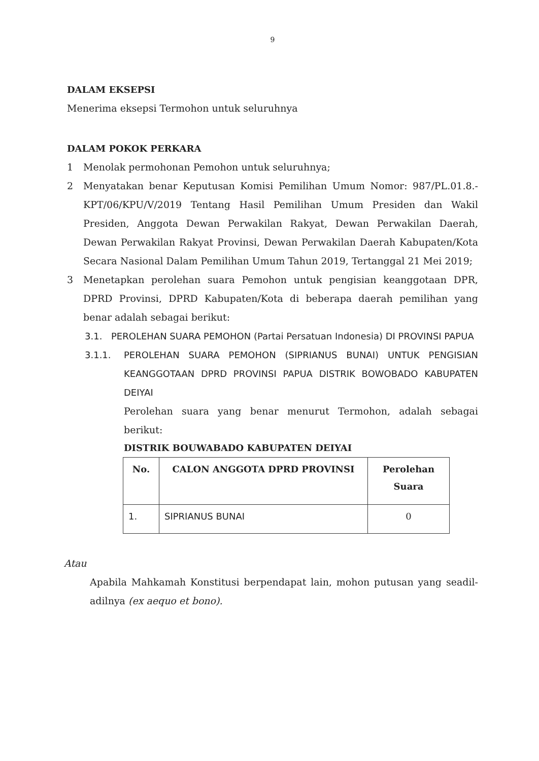9
DALAM EKSEPSI
Menerima eksepsi Termohon untuk seluruhnya
DALAM POKOK PERKARA
1 Menolak permohonan Pemohon untuk seluruhnya;
2 Menyatakan benar Keputusan Komisi Pemilihan Umum Nomor: 987/PL.01.8.-KPT/06/KPU/V/2019 Tentang Hasil Pemilihan Umum Presiden dan Wakil Presiden, Anggota Dewan Perwakilan Rakyat, Dewan Perwakilan Daerah, Dewan Perwakilan Rakyat Provinsi, Dewan Perwakilan Daerah Kabupaten/Kota Secara Nasional Dalam Pemilihan Umum Tahun 2019, Tertanggal 21 Mei 2019;
3 Menetapkan perolehan suara Pemohon untuk pengisian keanggotaan DPR, DPRD Provinsi, DPRD Kabupaten/Kota di beberapa daerah pemilihan yang benar adalah sebagai berikut:
3.1. PEROLEHAN SUARA PEMOHON (Partai Persatuan Indonesia) DI PROVINSI PAPUA
3.1.1. PEROLEHAN SUARA PEMOHON (SIPRIANUS BUNAI) UNTUK PENGISIAN KEANGGOTAAN DPRD PROVINSI PAPUA DISTRIK BOWOBADO KABUPATEN DEIYAI
Perolehan suara yang benar menurut Termohon, adalah sebagai berikut:
DISTRIK BOUWABADO KABUPATEN DEIYAI
| No. | CALON ANGGOTA DPRD PROVINSI | Perolehan Suara |
| --- | --- | --- |
| 1. | SIPRIANUS BUNAI | 0 |
Atau
Apabila Mahkamah Konstitusi berpendapat lain, mohon putusan yang seadil-adilnya (ex aequo et bono).